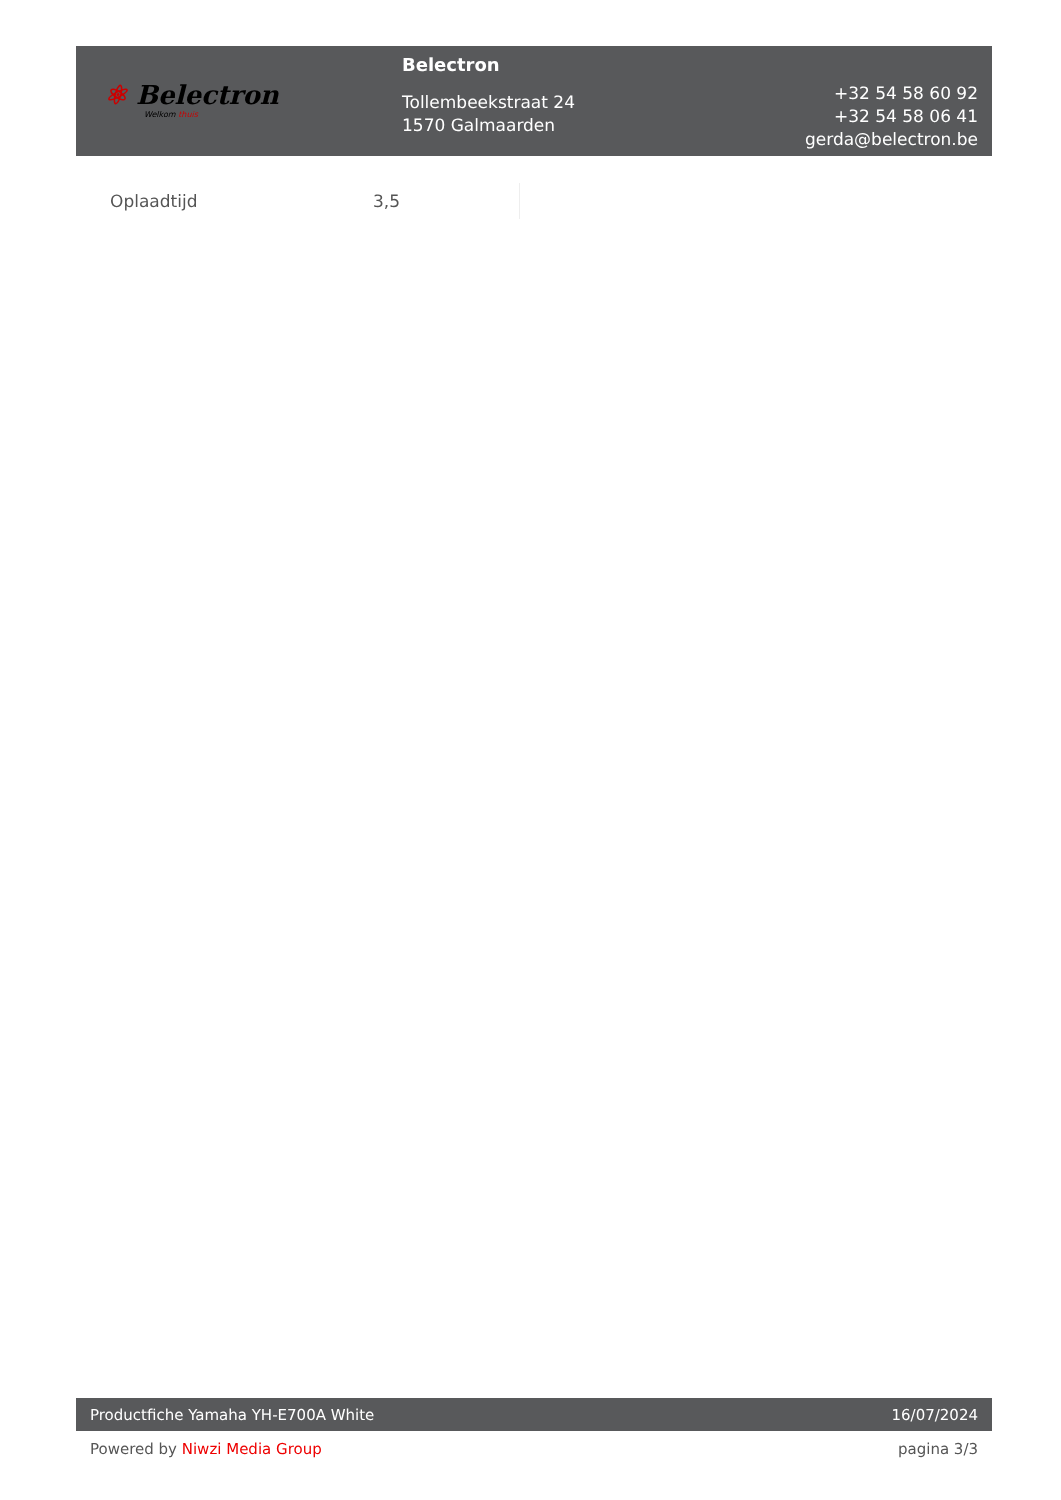⚛ Belectron
Welkom thuis
Belectron
Tollembeekstraat 24
1570 Galmaarden
+32 54 58 60 92
+32 54 58 06 41
gerda@belectron.be
| Oplaadtijd | 3,5 |
Productfiche Yamaha YH-E700A White 16/07/2024
Powered by Niwzi Media Group pagina 3/3